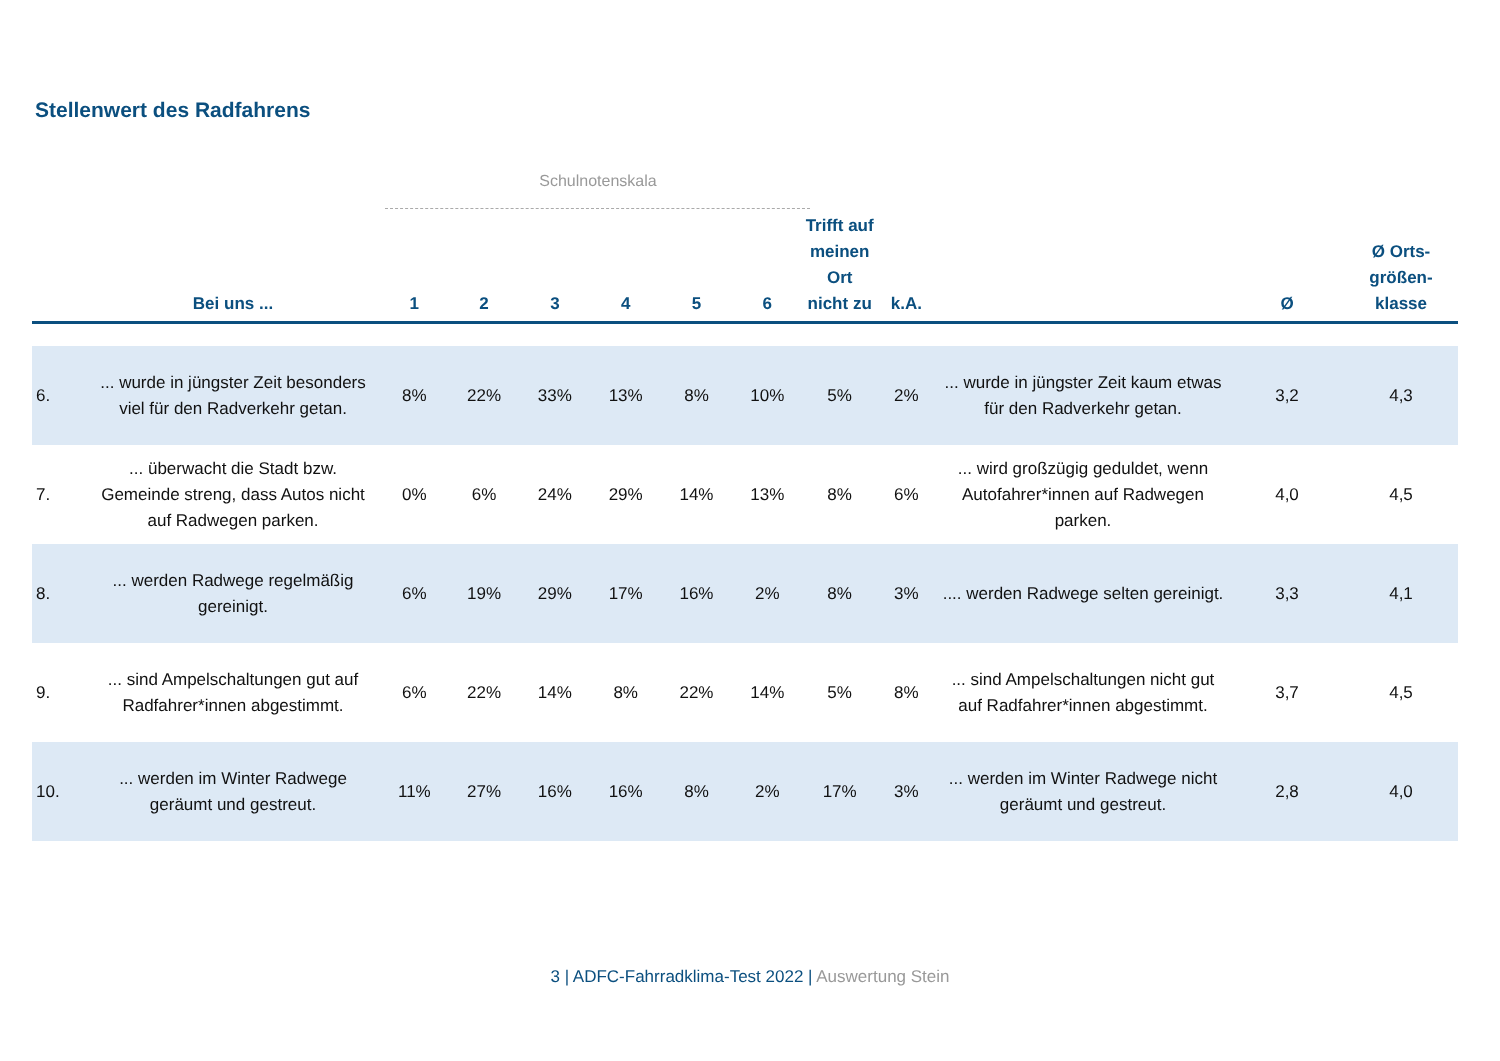Stellenwert des Radfahrens
Schulnotenskala
| | Bei uns ... | 1 | 2 | 3 | 4 | 5 | 6 | Trifft auf meinen Ort nicht zu | k.A. | | Ø | Ø Orts-größen-klasse |
| --- | --- | --- | --- | --- | --- | --- | --- | --- | --- | --- | --- | --- |
| 6. | ... wurde in jüngster Zeit besonders viel für den Radverkehr getan. | 8% | 22% | 33% | 13% | 8% | 10% | 5% | 2% | ... wurde in jüngster Zeit kaum etwas für den Radverkehr getan. | 3,2 | 4,3 |
| 7. | ... überwacht die Stadt bzw. Gemeinde streng, dass Autos nicht auf Radwegen parken. | 0% | 6% | 24% | 29% | 14% | 13% | 8% | 6% | ... wird großzügig geduldet, wenn Autofahrer*innen auf Radwegen parken. | 4,0 | 4,5 |
| 8. | ... werden Radwege regelmäßig gereinigt. | 6% | 19% | 29% | 17% | 16% | 2% | 8% | 3% | .... werden Radwege selten gereinigt. | 3,3 | 4,1 |
| 9. | ... sind Ampelschaltungen gut auf Radfahrer*innen abgestimmt. | 6% | 22% | 14% | 8% | 22% | 14% | 5% | 8% | ... sind Ampelschaltungen nicht gut auf Radfahrer*innen abgestimmt. | 3,7 | 4,5 |
| 10. | ... werden im Winter Radwege geräumt und gestreut. | 11% | 27% | 16% | 16% | 8% | 2% | 17% | 3% | ... werden im Winter Radwege nicht geräumt und gestreut. | 2,8 | 4,0 |
3 | ADFC-Fahrradklima-Test 2022 | Auswertung Stein